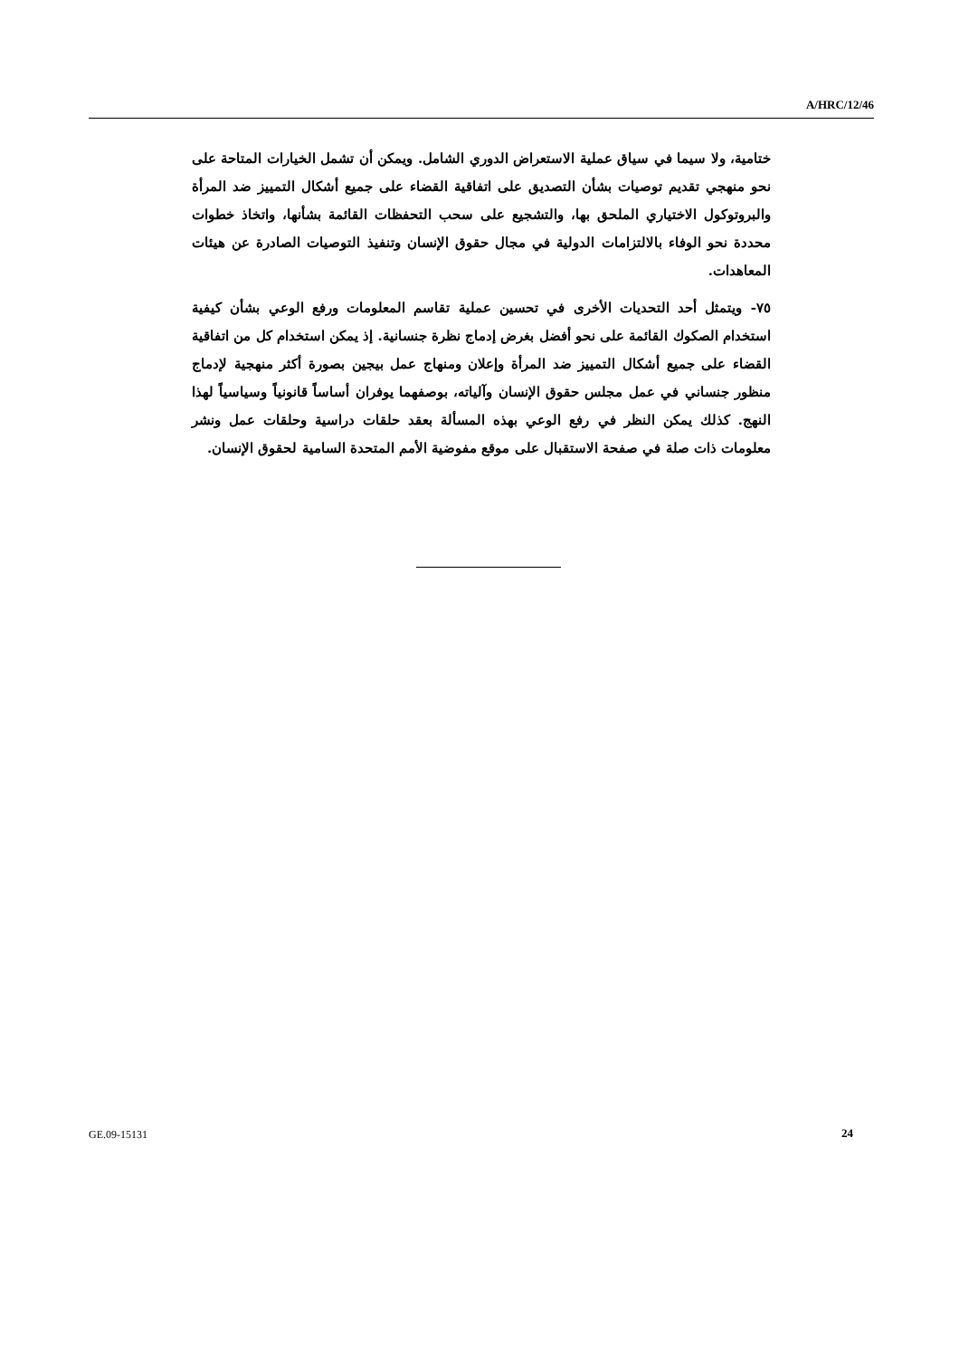A/HRC/12/46
ختامية، ولا سيما في سياق عملية الاستعراض الدوري الشامل. ويمكن أن تشمل الخيارات المتاحة على نحو منهجي تقديم توصيات بشأن التصديق على اتفاقية القضاء على جميع أشكال التمييز ضد المرأة والبروتوكول الاختياري الملحق بها، والتشجيع على سحب التحفظات القائمة بشأنها، واتخاذ خطوات محددة نحو الوفاء بالالتزامات الدولية في مجال حقوق الإنسان وتنفيذ التوصيات الصادرة عن هيئات المعاهدات.
٧٥- ويتمثل أحد التحديات الأخرى في تحسين عملية تقاسم المعلومات ورفع الوعي بشأن كيفية استخدام الصكوك القائمة على نحو أفضل بغرض إدماج نظرة جنسانية. إذ يمكن استخدام كل من اتفاقية القضاء على جميع أشكال التمييز ضد المرأة وإعلان ومنهاج عمل بيجين بصورة أكثر منهجية لإدماج منظور جنساني في عمل مجلس حقوق الإنسان وآلياته، بوصفهما يوفران أساساً قانونياً وسياسياً لهذا النهج. كذلك يمكن النظر في رفع الوعي بهذه المسألة بعقد حلقات دراسية وحلقات عمل ونشر معلومات ذات صلة في صفحة الاستقبال على موقع مفوضية الأمم المتحدة السامية لحقوق الإنسان.
GE.09-15131 24